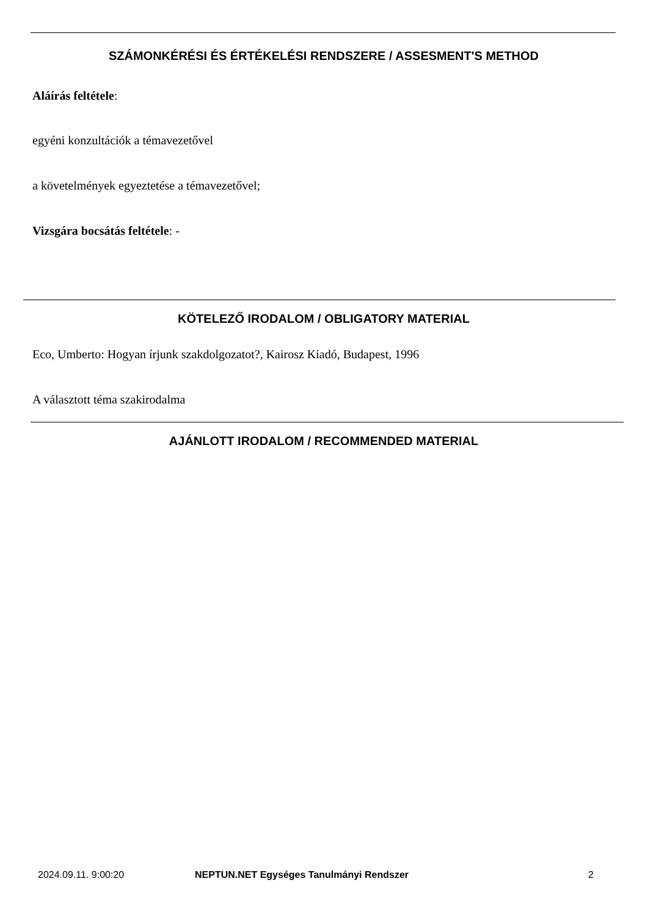SZÁMONKÉRÉSI ÉS ÉRTÉKELÉSI RENDSZERE / ASSESMENT'S METHOD
Aláírás feltétele:
egyéni konzultációk a témavezetővel
a követelmények egyeztetése a témavezetővel;
Vizsgára bocsátás feltétele: -
KÖTELEZŐ IRODALOM / OBLIGATORY MATERIAL
Eco, Umberto: Hogyan írjunk szakdolgozatot?, Kairosz Kiadó, Budapest, 1996
A választott téma szakirodalma
AJÁNLOTT IRODALOM / RECOMMENDED MATERIAL
2024.09.11. 9:00:20
NEPTUN.NET Egységes Tanulmányi Rendszer
2